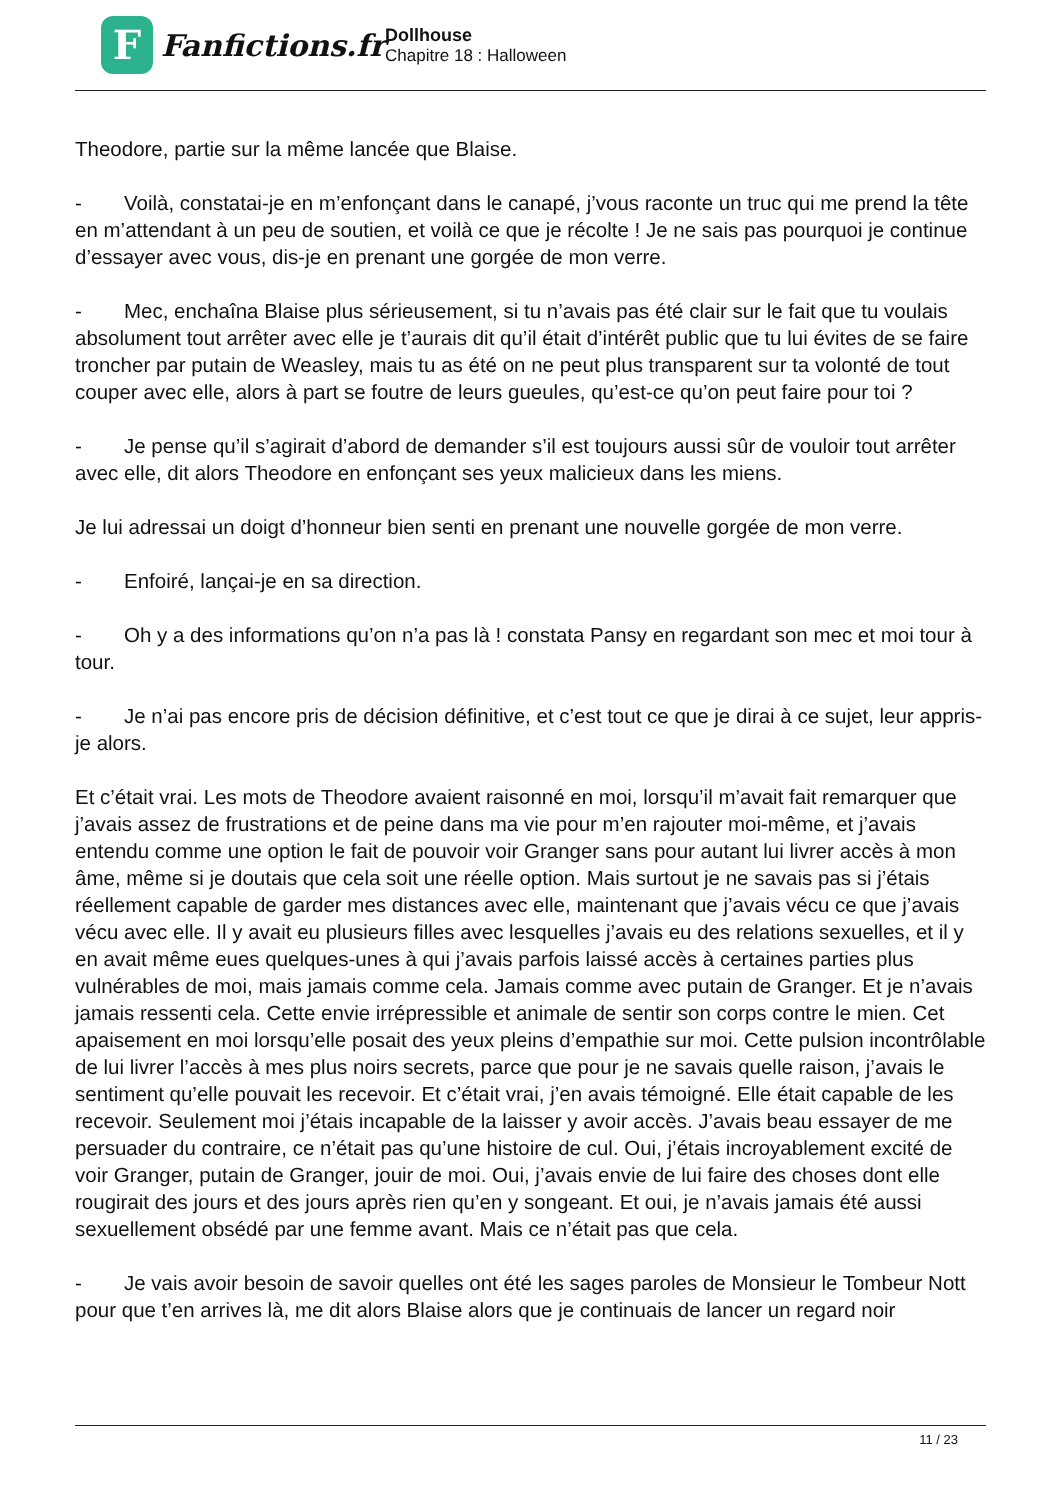F
Fanfictions.fr
Dollhouse
Chapitre 18 : Halloween
Theodore, partie sur la même lancée que Blaise.
- Voilà, constatai-je en m’enfonçant dans le canapé, j’vous raconte un truc qui me prend la tête en m’attendant à un peu de soutien, et voilà ce que je récolte ! Je ne sais pas pourquoi je continue d’essayer avec vous, dis-je en prenant une gorgée de mon verre.
- Mec, enchaîna Blaise plus sérieusement, si tu n’avais pas été clair sur le fait que tu voulais absolument tout arrêter avec elle je t’aurais dit qu’il était d’intérêt public que tu lui évites de se faire troncher par putain de Weasley, mais tu as été on ne peut plus transparent sur ta volonté de tout couper avec elle, alors à part se foutre de leurs gueules, qu’est-ce qu’on peut faire pour toi ?
- Je pense qu’il s’agirait d’abord de demander s’il est toujours aussi sûr de vouloir tout arrêter avec elle, dit alors Theodore en enfonçant ses yeux malicieux dans les miens.
Je lui adressai un doigt d’honneur bien senti en prenant une nouvelle gorgée de mon verre.
- Enfoiré, lançai-je en sa direction.
- Oh y a des informations qu’on n’a pas là ! constata Pansy en regardant son mec et moi tour à tour.
- Je n’ai pas encore pris de décision définitive, et c’est tout ce que je dirai à ce sujet, leur appris-je alors.
Et c’était vrai. Les mots de Theodore avaient raisonné en moi, lorsqu’il m’avait fait remarquer que j’avais assez de frustrations et de peine dans ma vie pour m’en rajouter moi-même, et j’avais entendu comme une option le fait de pouvoir voir Granger sans pour autant lui livrer accès à mon âme, même si je doutais que cela soit une réelle option. Mais surtout je ne savais pas si j’étais réellement capable de garder mes distances avec elle, maintenant que j’avais vécu ce que j’avais vécu avec elle. Il y avait eu plusieurs filles avec lesquelles j’avais eu des relations sexuelles, et il y en avait même eues quelques-unes à qui j’avais parfois laissé accès à certaines parties plus vulnérables de moi, mais jamais comme cela. Jamais comme avec putain de Granger. Et je n’avais jamais ressenti cela. Cette envie irrépressible et animale de sentir son corps contre le mien. Cet apaisement en moi lorsqu’elle posait des yeux pleins d’empathie sur moi. Cette pulsion incontrôlable de lui livrer l’accès à mes plus noirs secrets, parce que pour je ne savais quelle raison, j’avais le sentiment qu’elle pouvait les recevoir. Et c’était vrai, j’en avais témoigné. Elle était capable de les recevoir. Seulement moi j’étais incapable de la laisser y avoir accès. J’avais beau essayer de me persuader du contraire, ce n’était pas qu’une histoire de cul. Oui, j’étais incroyablement excité de voir Granger, putain de Granger, jouir de moi. Oui, j’avais envie de lui faire des choses dont elle rougirait des jours et des jours après rien qu’en y songeant. Et oui, je n’avais jamais été aussi sexuellement obsédé par une femme avant. Mais ce n’était pas que cela.
- Je vais avoir besoin de savoir quelles ont été les sages paroles de Monsieur le Tombeur Nott pour que t’en arrives là, me dit alors Blaise alors que je continuais de lancer un regard noir
11 / 23